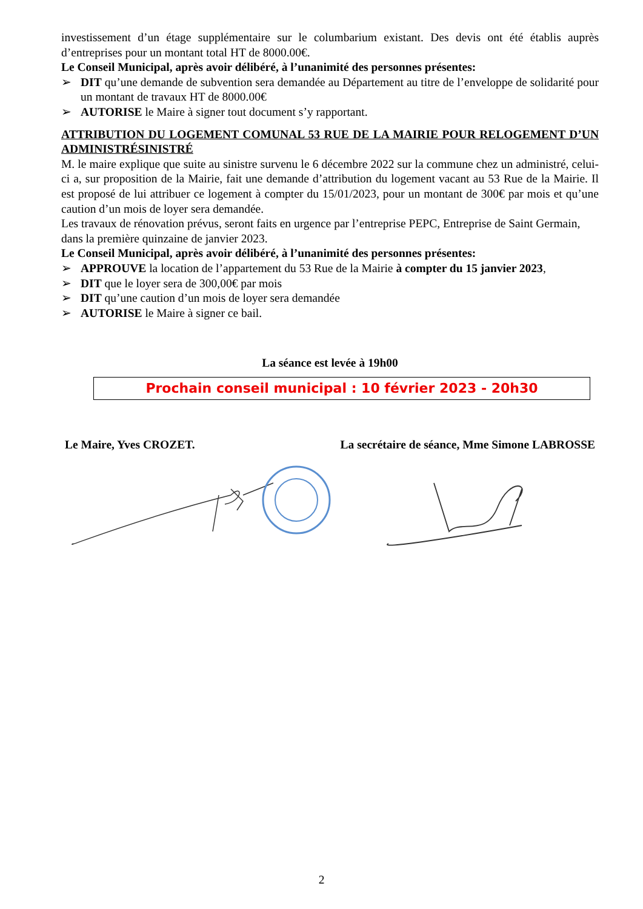investissement d’un étage supplémentaire sur le columbarium existant. Des devis ont été établis auprès d’entreprises pour un montant total HT de 8000.00€.
Le Conseil Municipal, après avoir délibéré, à l’unanimité des personnes présentes:
➢ DIT qu’une demande de subvention sera demandée au Département au titre de l’enveloppe de solidarité pour un montant de travaux HT de 8000.00€
➢ AUTORISE le Maire à signer tout document s’y rapportant.
ATTRIBUTION DU LOGEMENT COMUNAL 53 RUE DE LA MAIRIE POUR RELOGEMENT D’UN ADMINISTRÉSINISTRÉ
M. le maire explique que suite au sinistre survenu le 6 décembre 2022 sur la commune chez un administré, celui-ci a, sur proposition de la Mairie, fait une demande d’attribution du logement vacant au 53 Rue de la Mairie. Il est proposé de lui attribuer ce logement à compter du 15/01/2023, pour un montant de 300€ par mois et qu’une caution d’un mois de loyer sera demandée.
Les travaux de rénovation prévus, seront faits en urgence par l’entreprise PEPC, Entreprise de Saint Germain, dans la première quinzaine de janvier 2023.
Le Conseil Municipal, après avoir délibéré, à l’unanimité des personnes présentes:
➢ APPROUVE la location de l’appartement du 53 Rue de la Mairie à compter du 15 janvier 2023,
➢ DIT que le loyer sera de 300,00€ par mois
➢ DIT qu’une caution d’un mois de loyer sera demandée
➢ AUTORISE le Maire à signer ce bail.
La séance est levée à 19h00
Prochain conseil municipal : 10 février 2023 - 20h30
Le Maire, Yves CROZET. La secrétaire de séance, Mme Simone LABROSSE
2